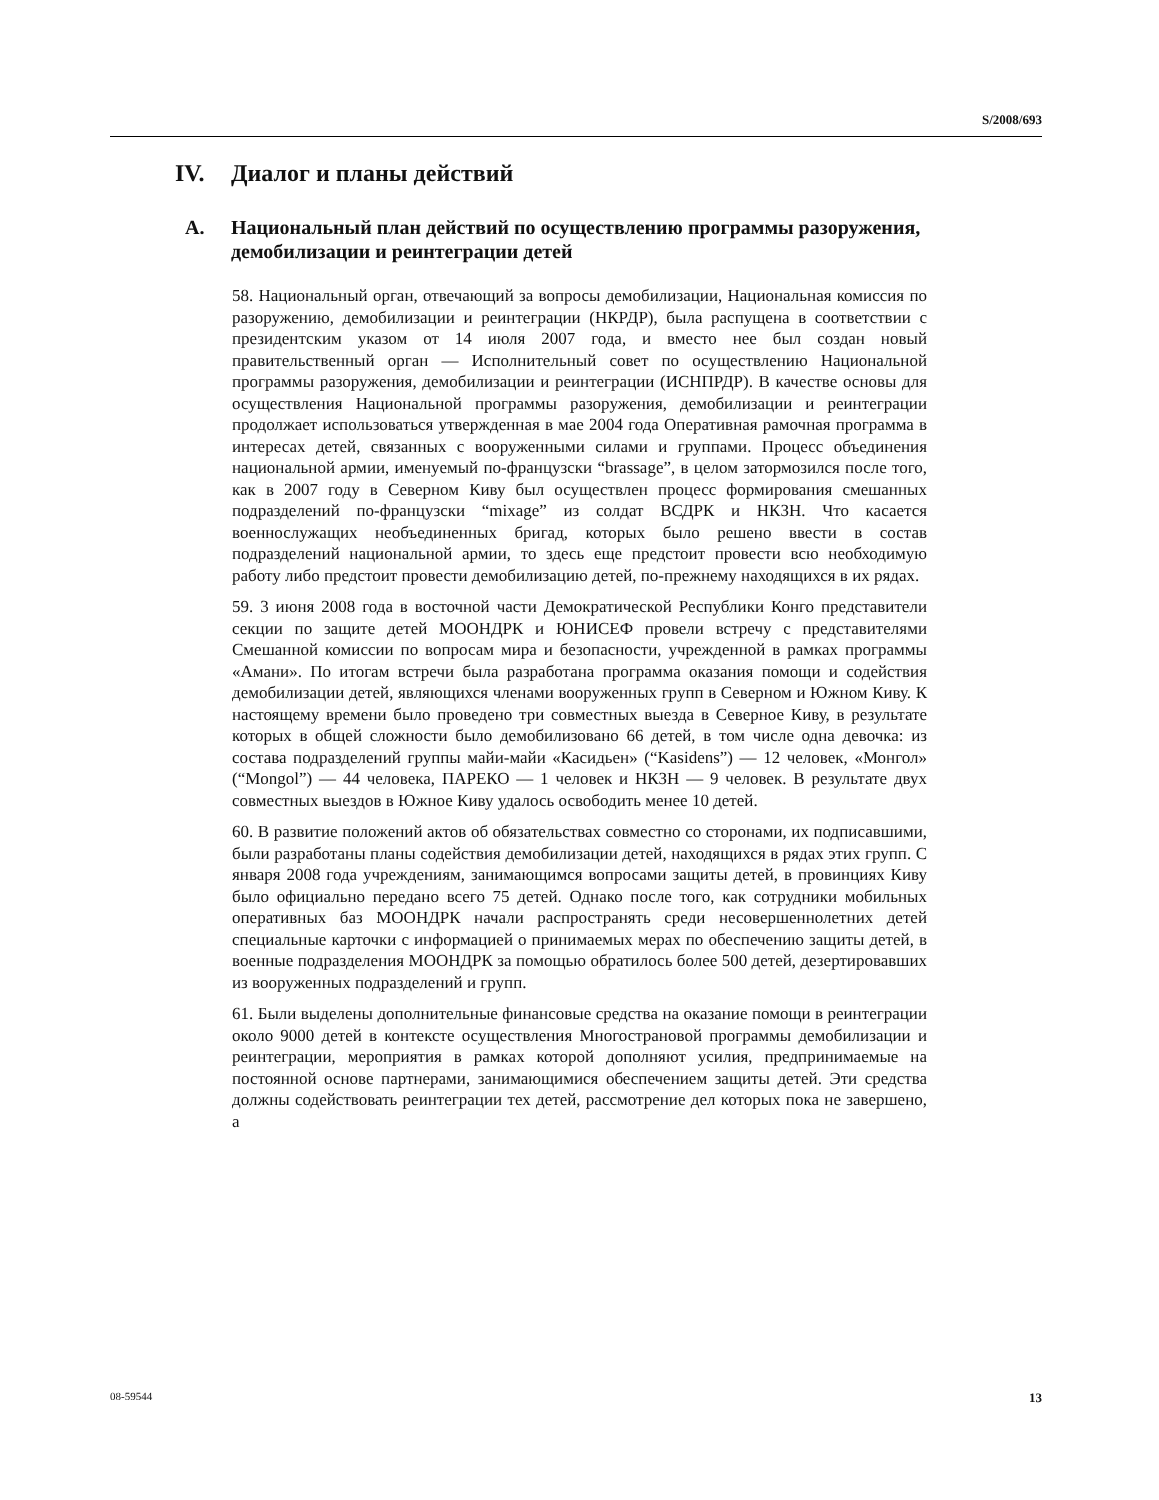S/2008/693
IV. Диалог и планы действий
A. Национальный план действий по осуществлению программы разоружения, демобилизации и реинтеграции детей
58. Национальный орган, отвечающий за вопросы демобилизации, Национальная комиссия по разоружению, демобилизации и реинтеграции (НКРДР), была распущена в соответствии с президентским указом от 14 июля 2007 года, и вместо нее был создан новый правительственный орган — Исполнительный совет по осуществлению Национальной программы разоружения, демобилизации и реинтеграции (ИСНПРДР). В качестве основы для осуществления Национальной программы разоружения, демобилизации и реинтеграции продолжает использоваться утвержденная в мае 2004 года Оперативная рамочная программа в интересах детей, связанных с вооруженными силами и группами. Процесс объединения национальной армии, именуемый по-французски “brassage”, в целом затормозился после того, как в 2007 году в Северном Киву был осуществлен процесс формирования смешанных подразделений по-французски “mixage” из солдат ВСДРК и НКЗН. Что касается военнослужащих необъединенных бригад, которых было решено ввести в состав подразделений национальной армии, то здесь еще предстоит провести всю необходимую работу либо предстоит провести демобилизацию детей, по-прежнему находящихся в их рядах.
59. 3 июня 2008 года в восточной части Демократической Республики Конго представители секции по защите детей МООНДРК и ЮНИСЕФ провели встречу с представителями Смешанной комиссии по вопросам мира и безопасности, учрежденной в рамках программы «Амани». По итогам встречи была разработана программа оказания помощи и содействия демобилизации детей, являющихся членами вооруженных групп в Северном и Южном Киву. К настоящему времени было проведено три совместных выезда в Северное Киву, в результате которых в общей сложности было демобилизовано 66 детей, в том числе одна девочка: из состава подразделений группы майи-майи «Касидьен» (“Kasidens”) — 12 человек, «Монгол» (“Mongol”) — 44 человека, ПАРЕКО — 1 человек и НКЗН — 9 человек. В результате двух совместных выездов в Южное Киву удалось освободить менее 10 детей.
60. В развитие положений актов об обязательствах совместно со сторонами, их подписавшими, были разработаны планы содействия демобилизации детей, находящихся в рядах этих групп. С января 2008 года учреждениям, занимающимся вопросами защиты детей, в провинциях Киву было официально передано всего 75 детей. Однако после того, как сотрудники мобильных оперативных баз МООНДРК начали распространять среди несовершеннолетних детей специальные карточки с информацией о принимаемых мерах по обеспечению защиты детей, в военные подразделения МООНДРК за помощью обратилось более 500 детей, дезертировавших из вооруженных подразделений и групп.
61. Были выделены дополнительные финансовые средства на оказание помощи в реинтеграции около 9000 детей в контексте осуществления Многострановой программы демобилизации и реинтеграции, мероприятия в рамках которой дополняют усилия, предпринимаемые на постоянной основе партнерами, занимающимися обеспечением защиты детей. Эти средства должны содействовать реинтеграции тех детей, рассмотрение дел которых пока не завершено, а
08-59544 13